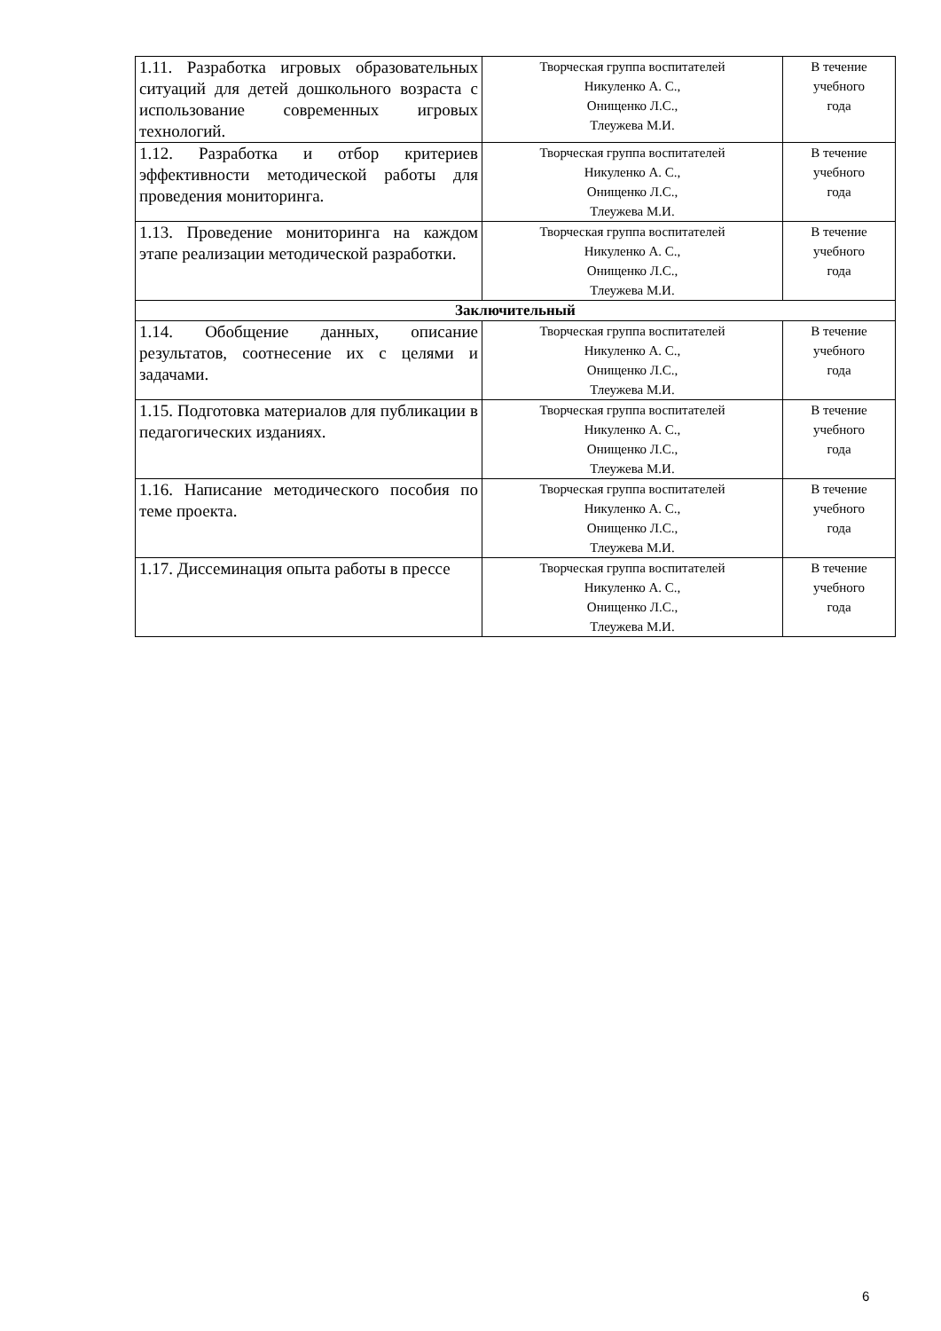| 1.11. Разработка игровых образовательных ситуаций для детей дошкольного возраста с использование современных игровых технологий. | Творческая группа воспитателей Никуленко А. С., Онищенко Л.С., Тлеужева М.И. | В течение учебного года |
| 1.12. Разработка и отбор критериев эффективности методической работы для проведения мониторинга. | Творческая группа воспитателей Никуленко А. С., Онищенко Л.С., Тлеужева М.И. | В течение учебного года |
| 1.13. Проведение мониторинга на каждом этапе реализации методической разработки. | Творческая группа воспитателей Никуленко А. С., Онищенко Л.С., Тлеужева М.И. | В течение учебного года |
| Заключительный | | |
| 1.14. Обобщение данных, описание результатов, соотнесение их с целями и задачами. | Творческая группа воспитателей Никуленко А. С., Онищенко Л.С., Тлеужева М.И. | В течение учебного года |
| 1.15. Подготовка материалов для публикации в педагогических изданиях. | Творческая группа воспитателей Никуленко А. С., Онищенко Л.С., Тлеужева М.И. | В течение учебного года |
| 1.16. Написание методического пособия по теме проекта. | Творческая группа воспитателей Никуленко А. С., Онищенко Л.С., Тлеужева М.И. | В течение учебного года |
| 1.17. Диссеминация опыта работы в прессе | Творческая группа воспитателей Никуленко А. С., Онищенко Л.С., Тлеужева М.И. | В течение учебного года |
6